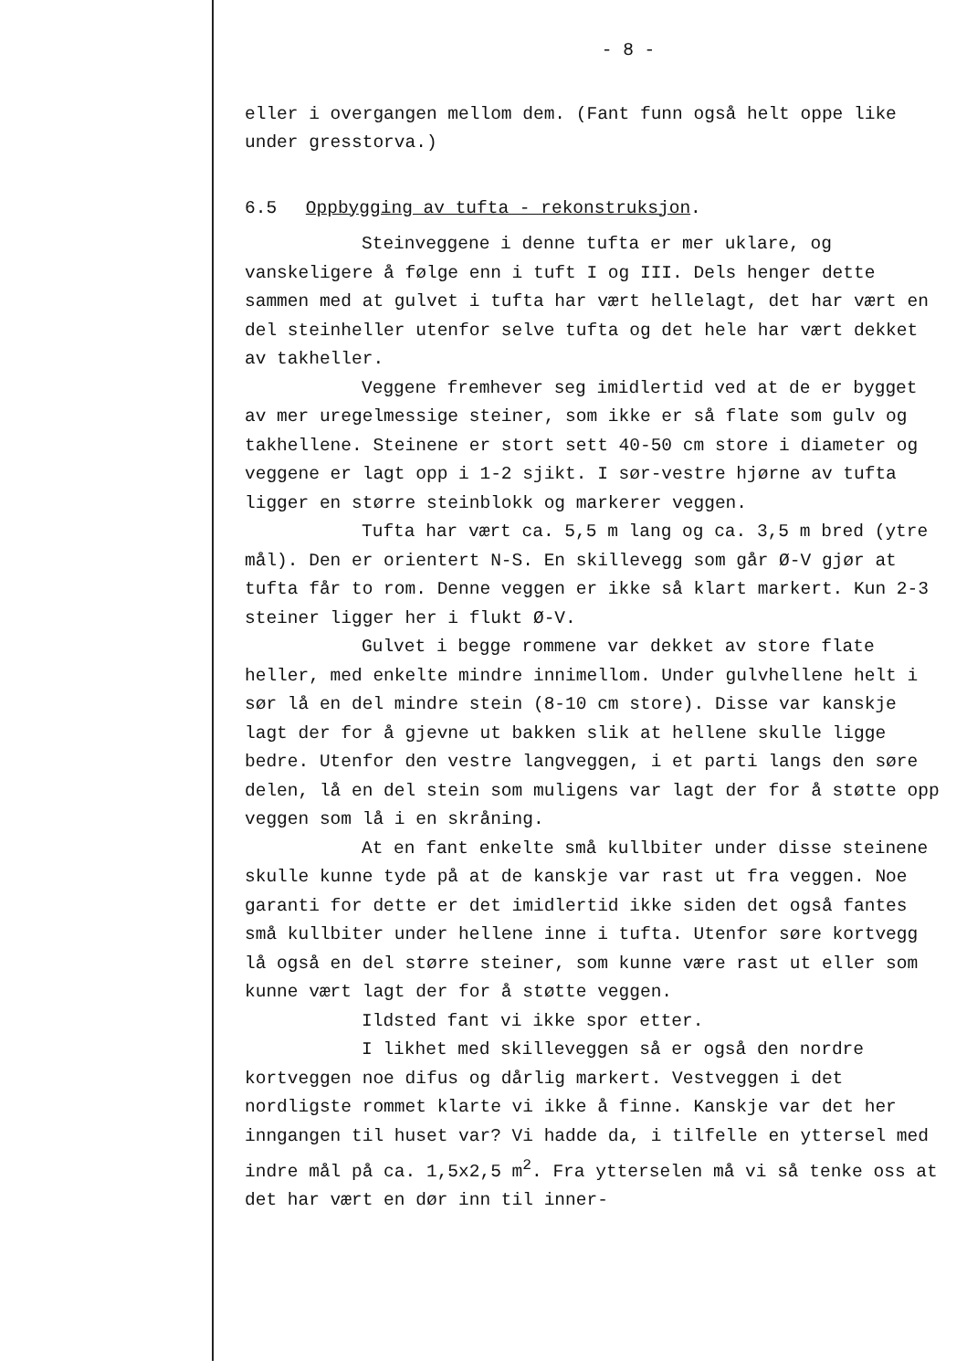- 8 -
eller i overgangen mellom dem. (Fant funn også helt oppe like under gresstorva.)
6.5 Oppbygging av tufta - rekonstruksjon.
Steinveggene i denne tufta er mer uklare, og vanskeligere å følge enn i tuft I og III. Dels henger dette sammen med at gulvet i tufta har vært hellelagt, det har vært en del steinheller utenfor selve tufta og det hele har vært dekket av takheller.
Veggene fremhever seg imidlertid ved at de er bygget av mer uregelmessige steiner, som ikke er så flate som gulv og takhellene. Steinene er stort sett 40-50 cm store i diameter og veggene er lagt opp i 1-2 sjikt. I sør-vestre hjørne av tufta ligger en større steinblokk og markerer veggen.
Tufta har vært ca. 5,5 m lang og ca. 3,5 m bred (ytre mål). Den er orientert N-S. En skillevegg som går Ø-V gjør at tufta får to rom. Denne veggen er ikke så klart markert. Kun 2-3 steiner ligger her i flukt Ø-V.
Gulvet i begge rommene var dekket av store flate heller, med enkelte mindre innimellom. Under gulvhellene helt i sør lå en del mindre stein (8-10 cm store). Disse var kanskje lagt der for å gjevne ut bakken slik at hellene skulle ligge bedre. Utenfor den vestre langveggen, i et parti langs den søre delen, lå en del stein som muligens var lagt der for å støtte opp veggen som lå i en skråning.
At en fant enkelte små kullbiter under disse steinene skulle kunne tyde på at de kanskje var rast ut fra veggen. Noe garanti for dette er det imidlertid ikke siden det også fantes små kullbiter under hellene inne i tufta. Utenfor søre kortvegg lå også en del større steiner, som kunne være rast ut eller som kunne vært lagt der for å støtte veggen.
Ildsted fant vi ikke spor etter.
I likhet med skilleveggen så er også den nordre kortveggen noe difus og dårlig markert. Vestveggen i det nordligste rommet klarte vi ikke å finne. Kanskje var det her inngangen til huset var? Vi hadde da, i tilfelle en yttersel med indre mål på ca. 1,5x2,5 m<sup>2</sup>. Fra ytterselen må vi så tenke oss at det har vært en dør inn til inner-